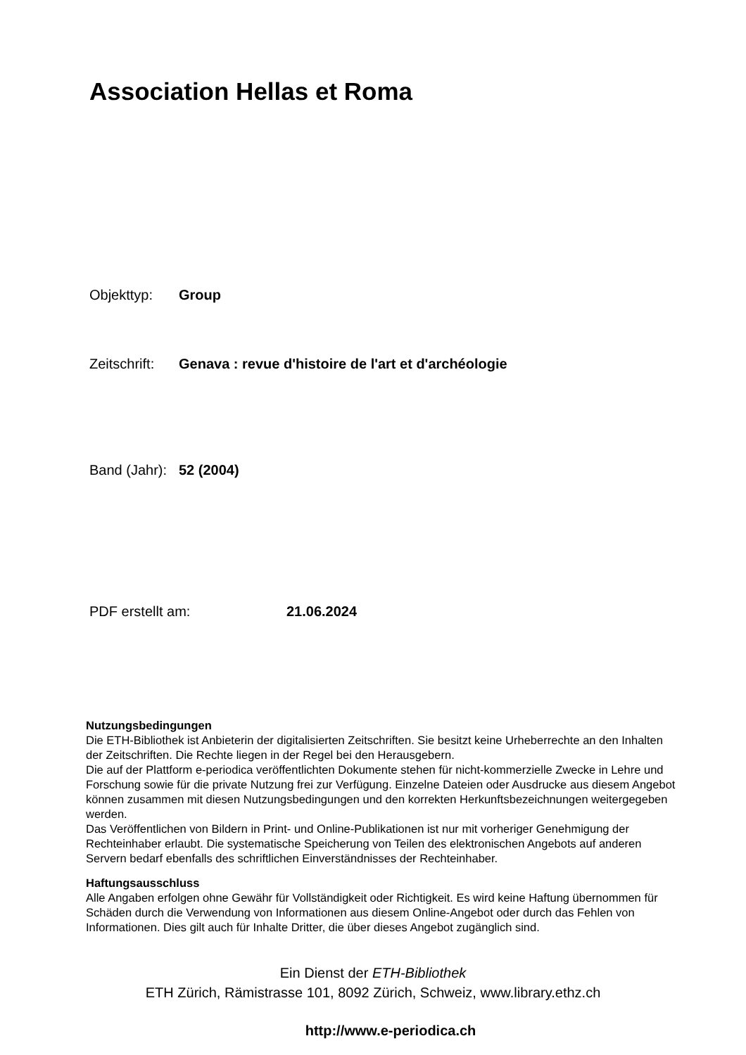Association Hellas et Roma
Objekttyp: Group
Zeitschrift: Genava : revue d'histoire de l'art et d'archéologie
Band (Jahr): 52 (2004)
PDF erstellt am: 21.06.2024
Nutzungsbedingungen
Die ETH-Bibliothek ist Anbieterin der digitalisierten Zeitschriften. Sie besitzt keine Urheberrechte an den Inhalten der Zeitschriften. Die Rechte liegen in der Regel bei den Herausgebern.
Die auf der Plattform e-periodica veröffentlichten Dokumente stehen für nicht-kommerzielle Zwecke in Lehre und Forschung sowie für die private Nutzung frei zur Verfügung. Einzelne Dateien oder Ausdrucke aus diesem Angebot können zusammen mit diesen Nutzungsbedingungen und den korrekten Herkunftsbezeichnungen weitergegeben werden.
Das Veröffentlichen von Bildern in Print- und Online-Publikationen ist nur mit vorheriger Genehmigung der Rechteinhaber erlaubt. Die systematische Speicherung von Teilen des elektronischen Angebots auf anderen Servern bedarf ebenfalls des schriftlichen Einverständnisses der Rechteinhaber.
Haftungsausschluss
Alle Angaben erfolgen ohne Gewähr für Vollständigkeit oder Richtigkeit. Es wird keine Haftung übernommen für Schäden durch die Verwendung von Informationen aus diesem Online-Angebot oder durch das Fehlen von Informationen. Dies gilt auch für Inhalte Dritter, die über dieses Angebot zugänglich sind.
Ein Dienst der ETH-Bibliothek
ETH Zürich, Rämistrasse 101, 8092 Zürich, Schweiz, www.library.ethz.ch
http://www.e-periodica.ch